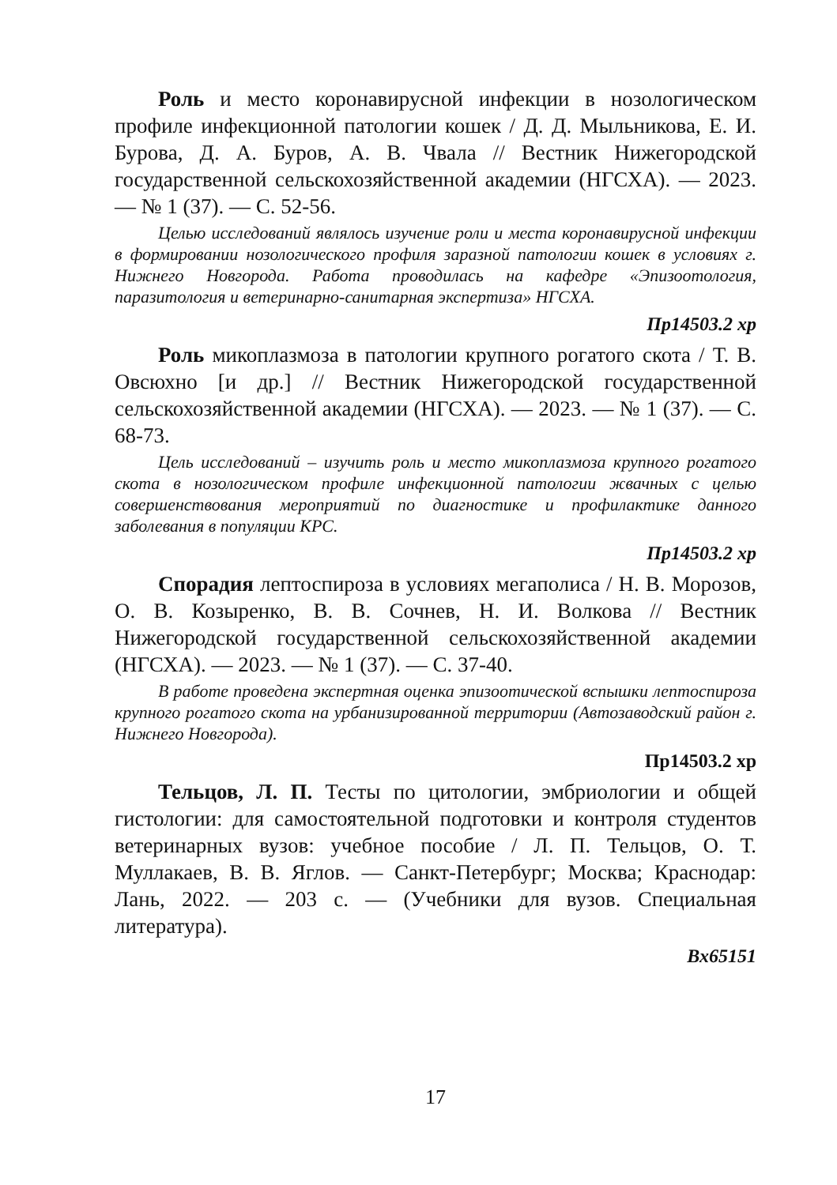Роль и место коронавирусной инфекции в нозологическом профиле инфекционной патологии кошек / Д. Д. Мыльникова, Е. И. Бурова, Д. А. Буров, А. В. Чвала // Вестник Нижегородской государственной сельскохозяйственной академии (НГСХА). — 2023. — № 1 (37). — С. 52-56.
Целью исследований являлось изучение роли и места коронавирусной инфекции в формировании нозологического профиля заразной патологии кошек в условиях г. Нижнего Новгорода. Работа проводилась на кафедре «Эпизоотология, паразитология и ветеринарно-санитарная экспертиза» НГСХА.
Пр14503.2 хр
Роль микоплазмоза в патологии крупного рогатого скота / Т. В. Овсюхно [и др.] // Вестник Нижегородской государственной сельскохозяйственной академии (НГСХА). — 2023. — № 1 (37). — С. 68-73.
Цель исследований – изучить роль и место микоплазмоза крупного рогатого скота в нозологическом профиле инфекционной патологии жвачных с целью совершенствования мероприятий по диагностике и профилактике данного заболевания в популяции КРС.
Пр14503.2 хр
Спорадия лептоспироза в условиях мегаполиса / Н. В. Морозов, О. В. Козыренко, В. В. Сочнев, Н. И. Волкова // Вестник Нижегородской государственной сельскохозяйственной академии (НГСХА). — 2023. — № 1 (37). — С. 37-40.
В работе проведена экспертная оценка эпизоотической вспышки лептоспироза крупного рогатого скота на урбанизированной территории (Автозаводский район г. Нижнего Новгорода).
Пр14503.2 хр
Тельцов, Л. П. Тесты по цитологии, эмбриологии и общей гистологии: для самостоятельной подготовки и контроля студентов ветеринарных вузов: учебное пособие / Л. П. Тельцов, О. Т. Муллакаев, В. В. Яглов. — Санкт-Петербург; Москва; Краснодар: Лань, 2022. — 203 с. — (Учебники для вузов. Специальная литература).
Вх65151
17